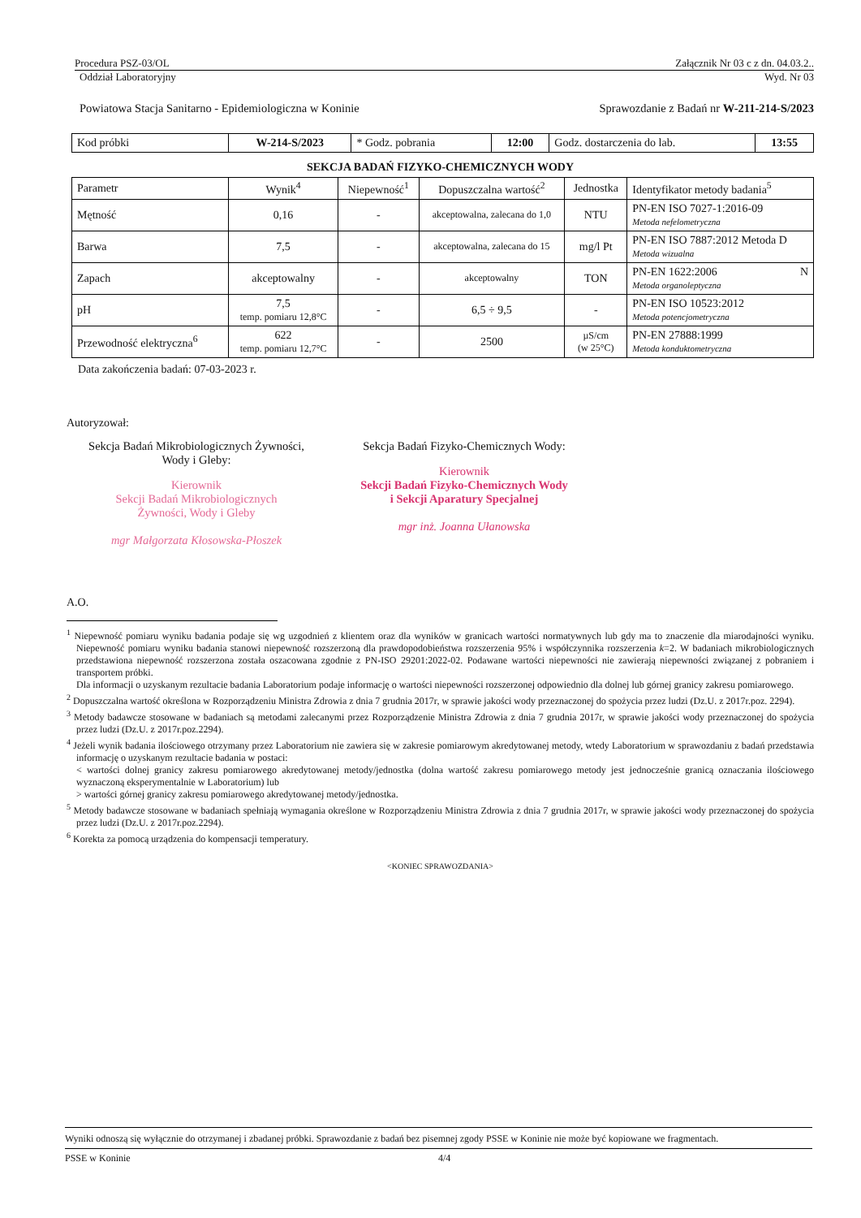Procedura PSZ-03/OL Załącznik Nr 03 c z dn. 04.03.2..
Oddział Laboratoryjny Wyd. Nr 03
Powiatowa Stacja Sanitarno - Epidemiologiczna w Koninie Sprawozdanie z Badań nr W-211-214-S/2023
| Kod próbki | W-214-S/2023 | * Godz. pobrania | 12:00 | Godz. dostarczenia do lab. | 13:55 |
SEKCJA BADAŃ FIZYKO-CHEMICZNYCH WODY
| Parametr | Wynik<sup>4</sup> | Niepewność<sup>1</sup> | Dopuszczalna wartość<sup>2</sup> | Jednostka | Identyfikator metody badania<sup>5</sup> |
| --- | --- | --- | --- | --- | --- |
| Mętność | 0,16 | - | akceptowalna, zalecana do 1,0 | NTU | PN-EN ISO 7027-1:2016-09 Metoda nefelometryczna |
| Barwa | 7,5 | - | akceptowalna, zalecana do 15 | mg/l Pt | PN-EN ISO 7887:2012 Metoda D Metoda wizualna |
| Zapach | akceptowalny | - | akceptowalny | TON | PN-EN 1622:2006 N Metoda organoleptyczna |
| pH | 7,5 temp. pomiaru 12,8°C | - | 6,5 ÷ 9,5 | - | PN-EN ISO 10523:2012 Metoda potencjometryczna |
| Przewodność elektryczna<sup>6</sup> | 622 temp. pomiaru 12,7°C | - | 2500 | µS/cm (w 25°C) | PN-EN 27888:1999 Metoda konduktometryczna |
Data zakończenia badań: 07-03-2023 r.
Autoryzował:
Sekcja Badań Mikrobiologicznych Żywności, Wody i Gleby:
Kierownik
Sekcji Badań Mikrobiologicznych
Żywności, Wody i Gleby
mgr Małgorzata Kłosowska-Płoszek
Sekcja Badań Fizyko-Chemicznych Wody:
Kierownik
Sekcji Badań Fizyko-Chemicznych Wody
i Sekcji Aparatury Specjalnej
mgr inż. Joanna Ułanowska
A.O.
<sup>1</sup> Niepewność pomiaru wyniku badania podaje się wg uzgodnień z klientem oraz dla wyników w granicach wartości normatywnych lub gdy ma to znaczenie dla miarodajności wyniku. Niepewność pomiaru wyniku badania stanowi niepewność rozszerzoną dla prawdopodobieństwa rozszerzenia 95% i współczynnika rozszerzenia k=2. W badaniach mikrobiologicznych przedstawiona niepewność rozszerzona została oszacowana zgodnie z PN-ISO 29201:2022-02. Podawane wartości niepewności nie zawierają niepewności związanej z pobraniem i transportem próbki.
Dla informacji o uzyskanym rezultacie badania Laboratorium podaje informację o wartości niepewności rozszerzonej odpowiednio dla dolnej lub górnej granicy zakresu pomiarowego.
<sup>2</sup> Dopuszczalna wartość określona w Rozporządzeniu Ministra Zdrowia z dnia 7 grudnia 2017r, w sprawie jakości wody przeznaczonej do spożycia przez ludzi (Dz.U. z 2017r.poz. 2294).
<sup>3</sup> Metody badawcze stosowane w badaniach są metodami zalecanymi przez Rozporządzenie Ministra Zdrowia z dnia 7 grudnia 2017r, w sprawie jakości wody przeznaczonej do spożycia przez ludzi (Dz.U. z 2017r.poz.2294).
<sup>4</sup> Jeżeli wynik badania ilościowego otrzymany przez Laboratorium nie zawiera się w zakresie pomiarowym akredytowanej metody, wtedy Laboratorium w sprawozdaniu z badań przedstawia informację o uzyskanym rezultacie badania w postaci:
< wartości dolnej granicy zakresu pomiarowego akredytowanej metody/jednostka (dolna wartość zakresu pomiarowego metody jest jednocześnie granicą oznaczania ilościowego wyznaczoną eksperymentalnie w Laboratorium) lub
> wartości górnej granicy zakresu pomiarowego akredytowanej metody/jednostka.
<sup>5</sup> Metody badawcze stosowane w badaniach spełniają wymagania określone w Rozporządzeniu Ministra Zdrowia z dnia 7 grudnia 2017r, w sprawie jakości wody przeznaczonej do spożycia przez ludzi (Dz.U. z 2017r.poz.2294).
<sup>6</sup> Korekta za pomocą urządzenia do kompensacji temperatury.
<KONIEC SPRAWOZDANIA>
Wyniki odnoszą się wyłącznie do otrzymanej i zbadanej próbki. Sprawozdanie z badań bez pisemnej zgody PSSE w Koninie nie może być kopiowane we fragmentach.
PSSE w Koninie 4/4